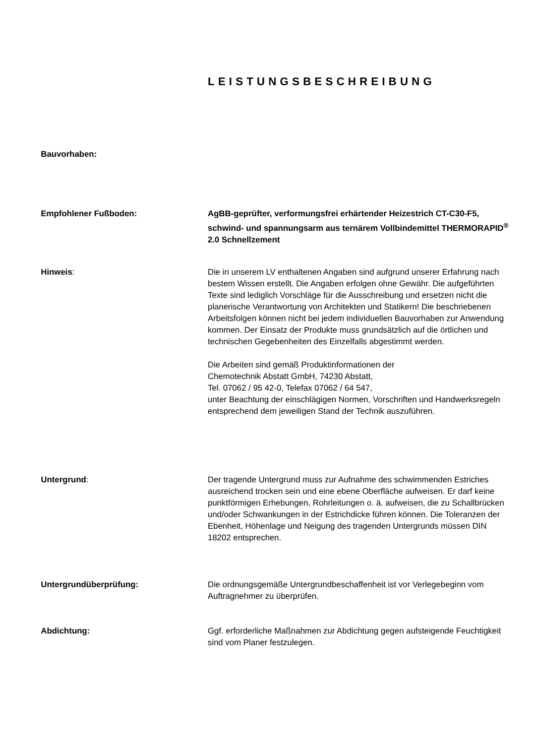LEISTUNGSBESCHREIBUNG
Bauvorhaben:
Empfohlener Fußboden: AgBB-geprüfter, verformungsfrei erhärtender Heizestrich CT-C30-F5, schwind- und spannungsarm aus ternärem Vollbindemittel THERMORAPID<sup>®</sup> 2.0 Schnellzement
Hinweis: Die in unserem LV enthaltenen Angaben sind aufgrund unserer Erfahrung nach bestem Wissen erstellt. Die Angaben erfolgen ohne Gewähr. Die aufgeführten Texte sind lediglich Vorschläge für die Ausschreibung und ersetzen nicht die planerische Verantwortung von Architekten und Statikern! Die beschriebenen Arbeitsfolgen können nicht bei jedem individuellen Bauvorhaben zur Anwendung kommen. Der Einsatz der Produkte muss grundsätzlich auf die örtlichen und technischen Gegebenheiten des Einzelfalls abgestimmt werden.
Die Arbeiten sind gemäß Produktinformationen der
Chemotechnik Abstatt GmbH, 74230 Abstatt,
Tel. 07062 / 95 42-0, Telefax 07062 / 64 547,
unter Beachtung der einschlägigen Normen, Vorschriften und Handwerksregeln entsprechend dem jeweiligen Stand der Technik auszuführen.
Untergrund: Der tragende Untergrund muss zur Aufnahme des schwimmenden Estriches ausreichend trocken sein und eine ebene Oberfläche aufweisen. Er darf keine punktförmigen Erhebungen, Rohrleitungen o. ä. aufweisen, die zu Schallbrücken und/oder Schwankungen in der Estrichdicke führen können. Die Toleranzen der Ebenheit, Höhenlage und Neigung des tragenden Untergrunds müssen DIN 18202 entsprechen.
Untergrundüberprüfung: Die ordnungsgemäße Untergrundbeschaffenheit ist vor Verlegebeginn vom Auftragnehmer zu überprüfen.
Abdichtung: Ggf. erforderliche Maßnahmen zur Abdichtung gegen aufsteigende Feuchtigkeit sind vom Planer festzulegen.